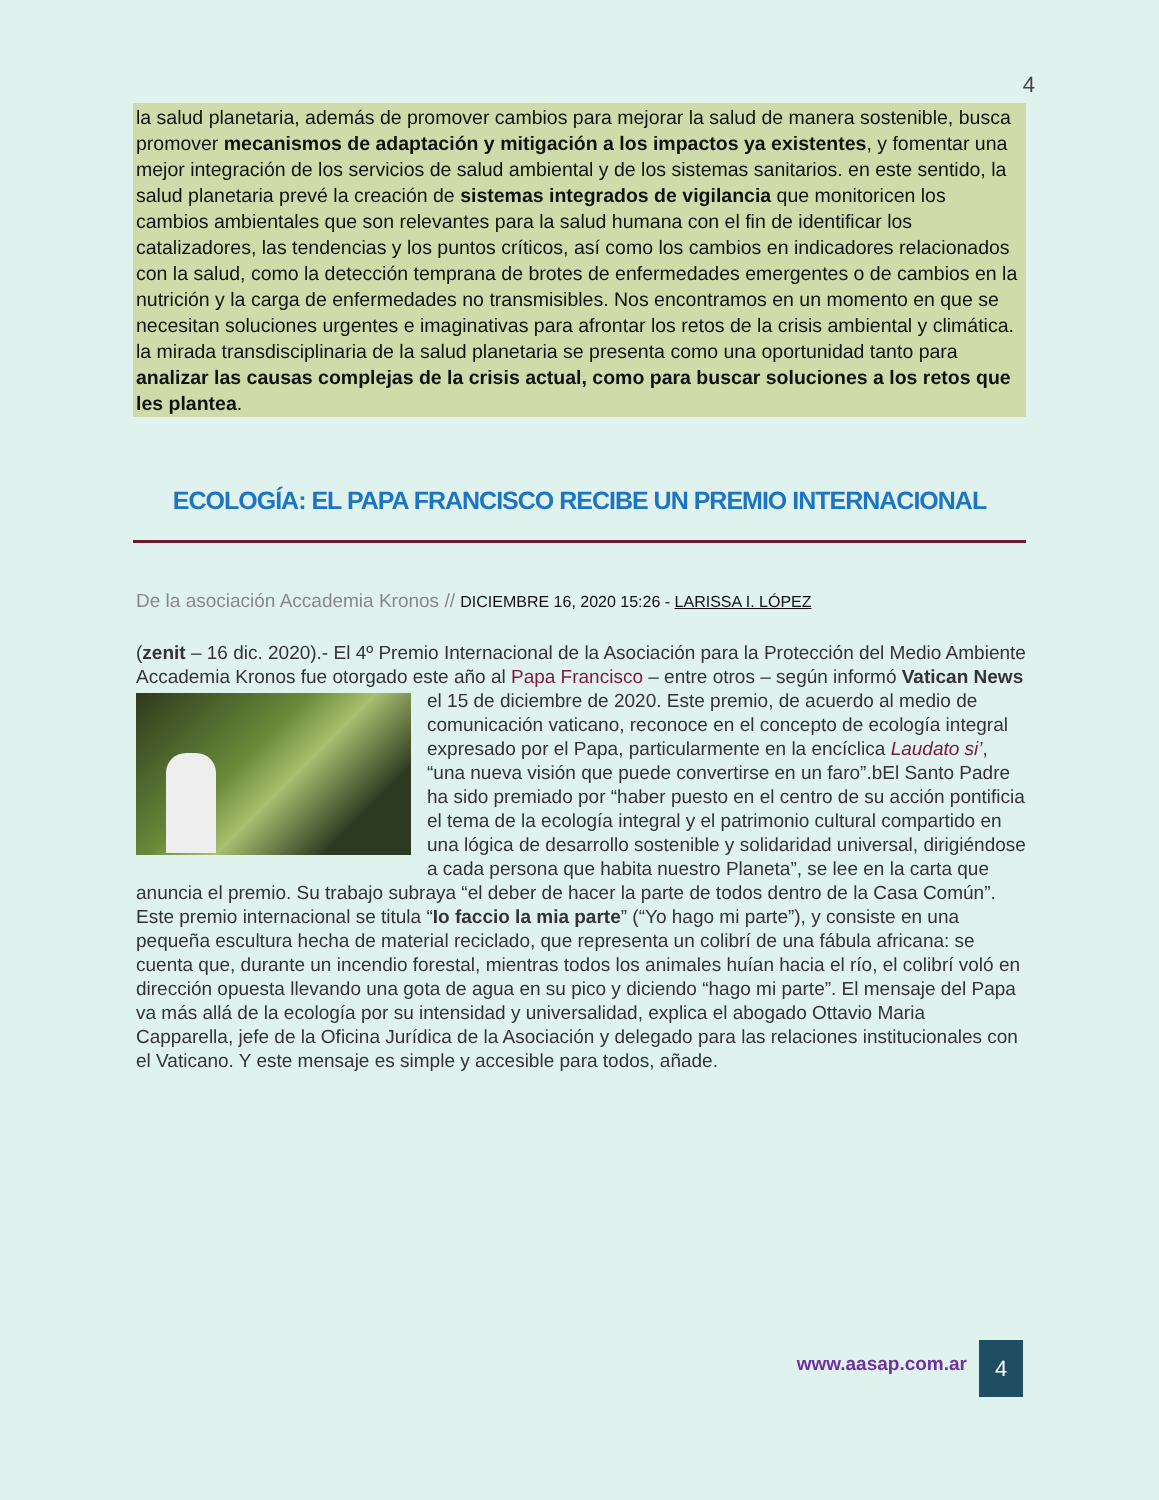4
la salud planetaria, además de promover cambios para mejorar la salud de manera sostenible, busca promover mecanismos de adaptación y mitigación a los impactos ya existentes, y fomentar una mejor integración de los servicios de salud ambiental y de los sistemas sanitarios. en este sentido, la salud planetaria prevé la creación de sistemas integrados de vigilancia que monitoricen los cambios ambientales que son relevantes para la salud humana con el fin de identificar los catalizadores, las tendencias y los puntos críticos, así como los cambios en indicadores relacionados con la salud, como la detección temprana de brotes de enfermedades emergentes o de cambios en la nutrición y la carga de enfermedades no transmisibles. Nos encontramos en un momento en que se necesitan soluciones urgentes e imaginativas para afrontar los retos de la crisis ambiental y climática. la mirada transdisciplinaria de la salud planetaria se presenta como una oportunidad tanto para analizar las causas complejas de la crisis actual, como para buscar soluciones a los retos que les plantea.
ECOLOGÍA: EL PAPA FRANCISCO RECIBE UN PREMIO INTERNACIONAL
De la asociación Accademia Kronos // DICIEMBRE 16, 2020 15:26 - LARISSA I. LÓPEZ
(zenit – 16 dic. 2020).- El 4º Premio Internacional de la Asociación para la Protección del Medio Ambiente Accademia Kronos fue otorgado este año al Papa Francisco – entre otros – según informó Vatican News el 15 de diciembre de 2020. Este premio, de acuerdo al medio de
comunicación vaticano, reconoce en el concepto de ecología integral expresado por el Papa, particularmente en la encíclica Laudato si’, “una nueva visión que puede convertirse en un faro”.bEl Santo Padre ha sido premiado por “haber puesto en el centro de su acción pontificia el tema de la ecología integral y el patrimonio cultural compartido en una lógica de desarrollo sostenible y solidaridad universal, dirigiéndose a cada persona que habita nuestro Planeta”, se lee en la carta que anuncia el premio. Su trabajo subraya “el deber de hacer la parte de todos dentro de la Casa Común”. Este premio internacional se titula “Io faccio la mia parte” (“Yo hago mi parte”), y consiste en una pequeña escultura hecha de material reciclado, que representa un colibrí de una fábula africana: se cuenta que, durante un incendio forestal, mientras todos los animales huían hacia el río, el colibrí voló en dirección opuesta llevando una gota de agua en su pico y diciendo “hago mi parte”. El mensaje del Papa va más allá de la ecología por su intensidad y universalidad, explica el abogado Ottavio Maria Capparella, jefe de la Oficina Jurídica de la Asociación y delegado para las relaciones institucionales con el Vaticano. Y este mensaje es simple y accesible para todos, añade.
www.aasap.com.ar 4